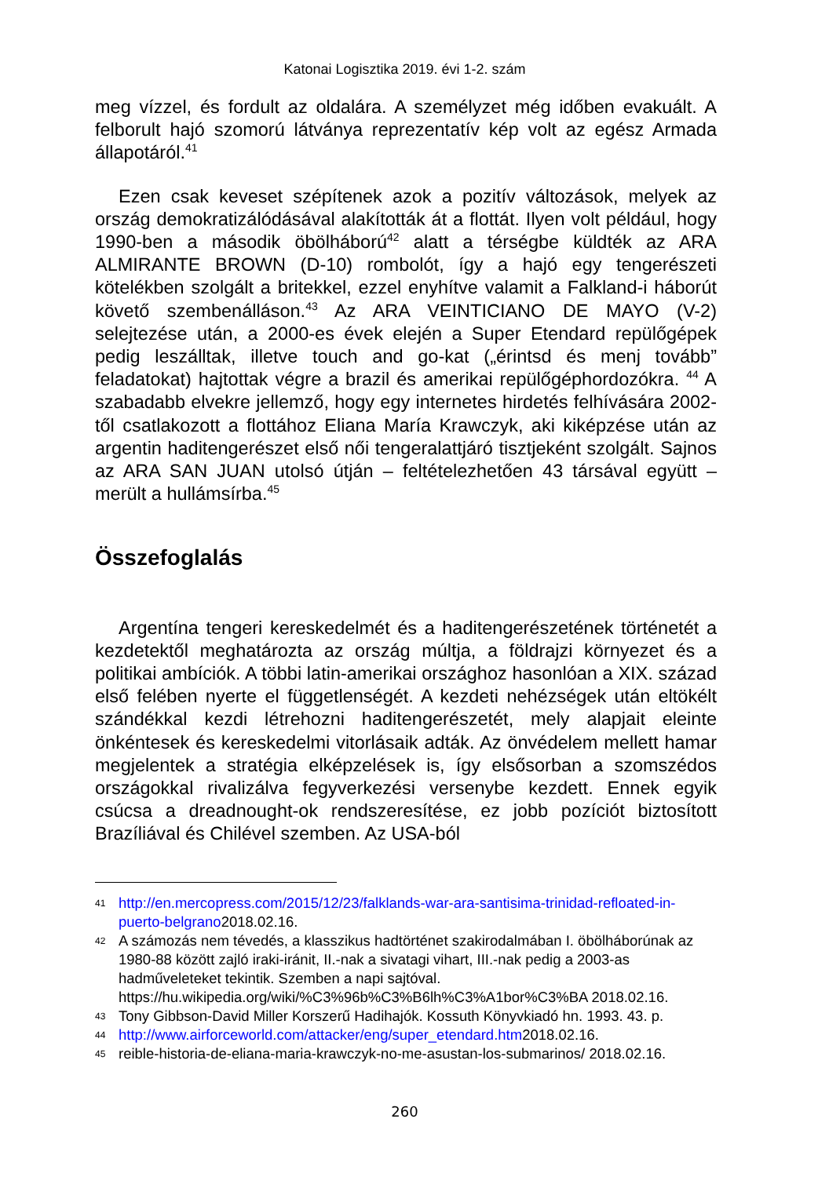Katonai Logisztika 2019. évi 1-2. szám
meg vízzel, és fordult az oldalára. A személyzet még időben evakuált. A felborult hajó szomorú látványa reprezentatív kép volt az egész Armada állapotáról.<sup>41</sup>
Ezen csak keveset szépítenek azok a pozitív változások, melyek az ország demokratizálódásával alakították át a flottát. Ilyen volt például, hogy 1990-ben a második öbölháború<sup>42</sup> alatt a térségbe küldték az ARA ALMIRANTE BROWN (D-10) rombolót, így a hajó egy tengerészeti kötelékben szolgált a britekkel, ezzel enyhítve valamit a Falkland-i háborút követő szembenálláson.<sup>43</sup> Az ARA VEINTICIANO DE MAYO (V-2) selejtezése után, a 2000-es évek elején a Super Etendard repülőgépek pedig leszálltak, illetve touch and go-kat („érintsd és menj tovább” feladatokat) hajtottak végre a brazil és amerikai repülőgéphordozókra. <sup>44</sup> A szabadabb elvekre jellemző, hogy egy internetes hirdetés felhívására 2002-től csatlakozott a flottához Eliana María Krawczyk, aki kiképzése után az argentin haditengerészet első női tengeralattjáró tisztjeként szolgált. Sajnos az ARA SAN JUAN utolsó útján – feltételezhetően 43 társával együtt – merült a hullámsírba.<sup>45</sup>
Összefoglalás
Argentína tengeri kereskedelmét és a haditengerészetének történetét a kezdetektől meghatározta az ország múltja, a földrajzi környezet és a politikai ambíciók. A többi latin-amerikai országhoz hasonlóan a XIX. század első felében nyerte el függetlenségét. A kezdeti nehézségek után eltökélt szándékkal kezdi létrehozni haditengerészetét, mely alapjait eleinte önkéntesek és kereskedelmi vitorlásaik adták. Az önvédelem mellett hamar megjelentek a stratégia elképzelések is, így elsősorban a szomszédos országokkal rivalizálva fegyverkezési versenybe kezdett. Ennek egyik csúcsa a dreadnought-ok rendszeresítése, ez jobb pozíciót biztosított Brazíliával és Chilével szemben. Az USA-ból
41 http://en.mercopress.com/2015/12/23/falklands-war-ara-santisima-trinidad-refloated-in-puerto-belgrano2018.02.16.
42 A számozás nem tévedés, a klasszikus hadtörténet szakirodalmában I. öbölháborúnak az 1980-88 között zajló iraki-iránit, II.-nak a sivatagi vihart, III.-nak pedig a 2003-as hadműveleteket tekintik. Szemben a napi sajtóval. https://hu.wikipedia.org/wiki/%C3%96b%C3%B6lh%C3%A1bor%C3%BA 2018.02.16.
43 Tony Gibbson-David Miller Korszerű Hadihajók. Kossuth Könyvkiadó hn. 1993. 43. p.
44 http://www.airforceworld.com/attacker/eng/super_etendard.htm2018.02.16.
45 reible-historia-de-eliana-maria-krawczyk-no-me-asustan-los-submarinos/ 2018.02.16.
260